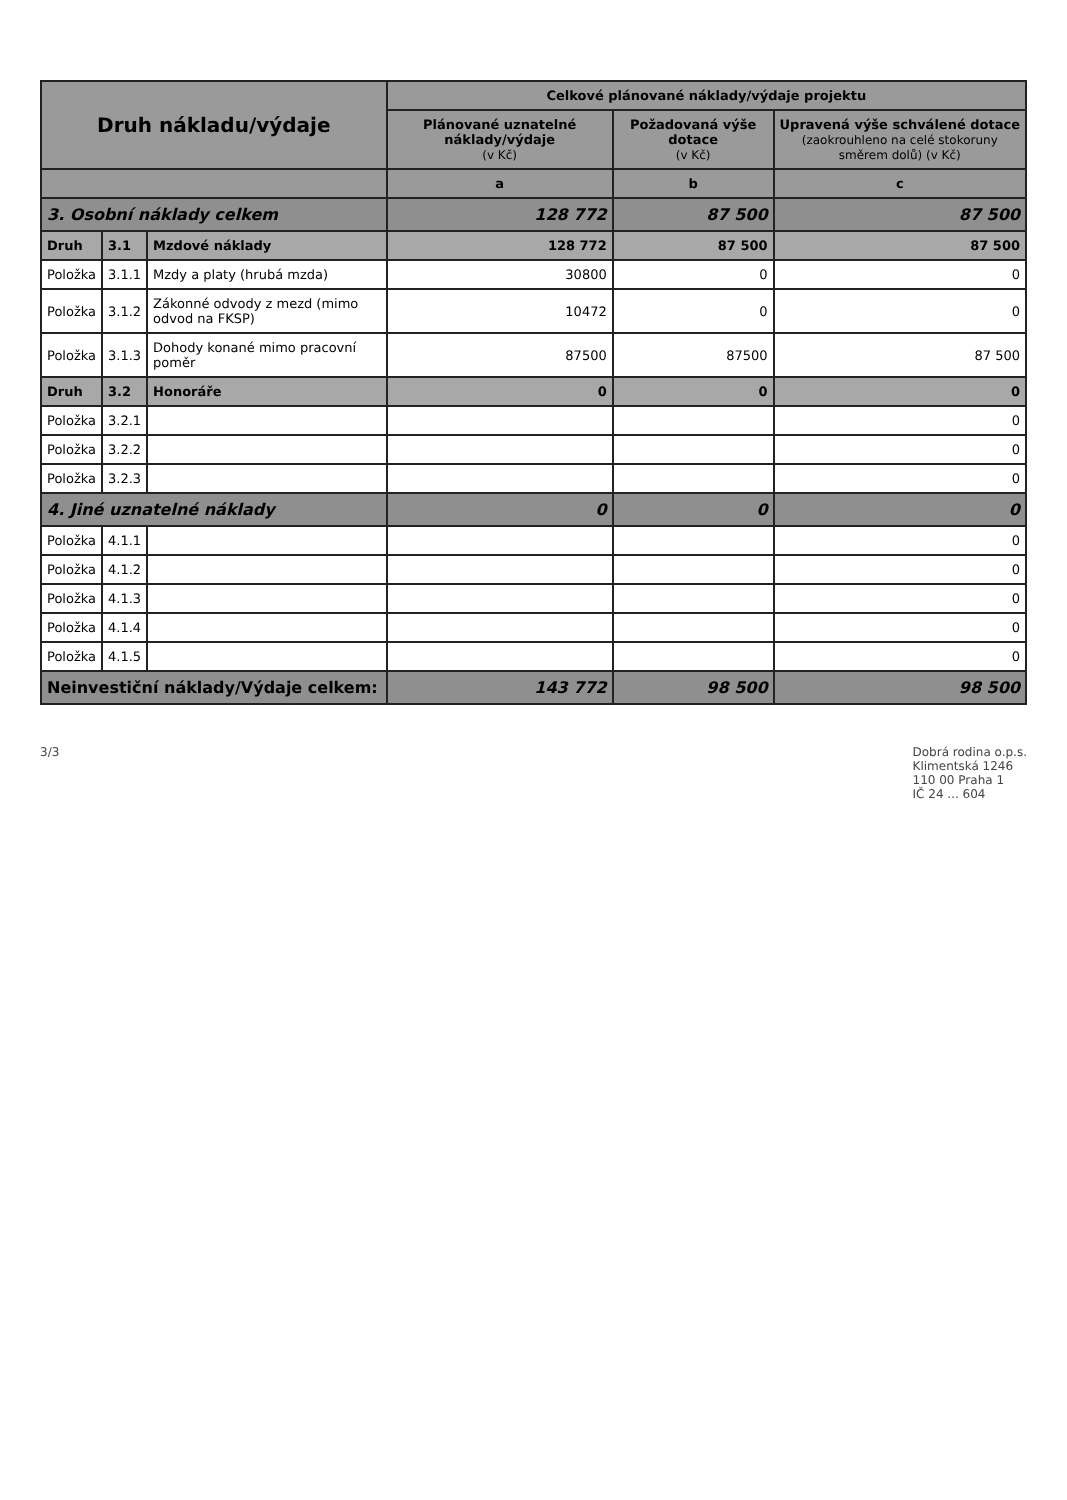| Druh nákladu/výdaje | | | Celkové plánované náklady/výdaje projektu | | |
| --- | --- | --- | --- | --- | --- |
| | | | Plánované uznatelné náklady/výdaje (v Kč) | Požadovaná výše dotace (v Kč) | Upravená výše schválené dotace (zaokrouhleno na celé stokoruny směrem dolů) (v Kč) |
| | | | a | b | c |
| 3. Osobní náklady celkem | | | 128 772 | 87 500 | 87 500 |
| Druh | 3.1 | Mzdové náklady | 128 772 | 87 500 | 87 500 |
| Položka | 3.1.1 | Mzdy a platy (hrubá mzda) | 30800 | 0 | 0 |
| Položka | 3.1.2 | Zákonné odvody z mezd (mimo odvod na FKSP) | 10472 | 0 | 0 |
| Položka | 3.1.3 | Dohody konané mimo pracovní poměr | 87500 | 87500 | 87 500 |
| Druh | 3.2 | Honoráře | 0 | 0 | 0 |
| Položka | 3.2.1 | | | | 0 |
| Položka | 3.2.2 | | | | 0 |
| Položka | 3.2.3 | | | | 0 |
| 4. Jiné uznatelné náklady | | | 0 | 0 | 0 |
| Položka | 4.1.1 | | | | 0 |
| Položka | 4.1.2 | | | | 0 |
| Položka | 4.1.3 | | | | 0 |
| Položka | 4.1.4 | | | | 0 |
| Položka | 4.1.5 | | | | 0 |
| Neinvestiční náklady/Výdaje celkem: | | | 143 772 | 98 500 | 98 500 |
3/3 Dobrá rodina o.p.s.
Klimentská 1246
110 00 Praha 1
IČ 24 ... 604